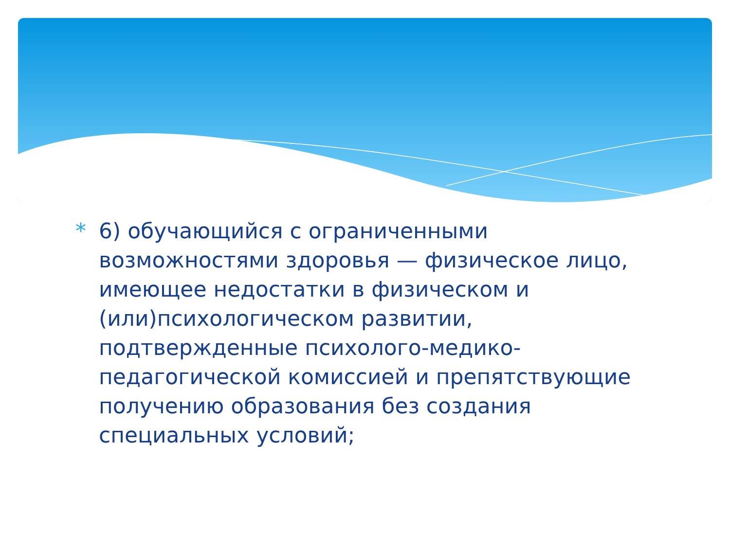* 6) обучающийся с ограниченными возможностями здоровья — физическое лицо, имеющее недостатки в физическом и (или)психологическом развитии, подтвержденные психолого-медико-педагогической комиссией и препятствующие получению образования без создания специальных условий;